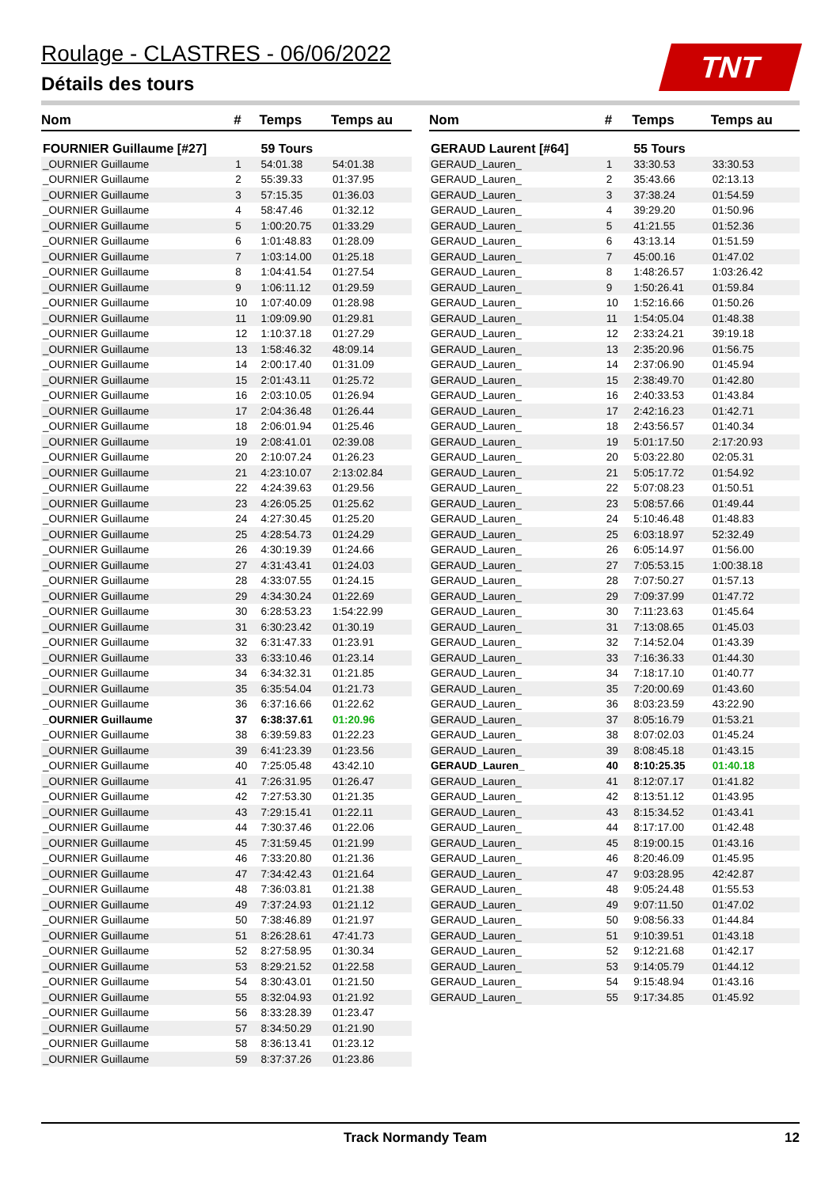Roulage - CLASTRES - 06/06/2022
Détails des tours
TNT
| Nom | # | Temps | Temps au |
| --- | --- | --- | --- |
| FOURNIER Guillaume [#27] | | 59 Tours | |
| _OURNIER Guillaume | 1 | 54:01.38 | 54:01.38 |
| _OURNIER Guillaume | 2 | 55:39.33 | 01:37.95 |
| _OURNIER Guillaume | 3 | 57:15.35 | 01:36.03 |
| _OURNIER Guillaume | 4 | 58:47.46 | 01:32.12 |
| _OURNIER Guillaume | 5 | 1:00:20.75 | 01:33.29 |
| _OURNIER Guillaume | 6 | 1:01:48.83 | 01:28.09 |
| _OURNIER Guillaume | 7 | 1:03:14.00 | 01:25.18 |
| _OURNIER Guillaume | 8 | 1:04:41.54 | 01:27.54 |
| _OURNIER Guillaume | 9 | 1:06:11.12 | 01:29.59 |
| _OURNIER Guillaume | 10 | 1:07:40.09 | 01:28.98 |
| _OURNIER Guillaume | 11 | 1:09:09.90 | 01:29.81 |
| _OURNIER Guillaume | 12 | 1:10:37.18 | 01:27.29 |
| _OURNIER Guillaume | 13 | 1:58:46.32 | 48:09.14 |
| _OURNIER Guillaume | 14 | 2:00:17.40 | 01:31.09 |
| _OURNIER Guillaume | 15 | 2:01:43.11 | 01:25.72 |
| _OURNIER Guillaume | 16 | 2:03:10.05 | 01:26.94 |
| _OURNIER Guillaume | 17 | 2:04:36.48 | 01:26.44 |
| _OURNIER Guillaume | 18 | 2:06:01.94 | 01:25.46 |
| _OURNIER Guillaume | 19 | 2:08:41.01 | 02:39.08 |
| _OURNIER Guillaume | 20 | 2:10:07.24 | 01:26.23 |
| _OURNIER Guillaume | 21 | 4:23:10.07 | 2:13:02.84 |
| _OURNIER Guillaume | 22 | 4:24:39.63 | 01:29.56 |
| _OURNIER Guillaume | 23 | 4:26:05.25 | 01:25.62 |
| _OURNIER Guillaume | 24 | 4:27:30.45 | 01:25.20 |
| _OURNIER Guillaume | 25 | 4:28:54.73 | 01:24.29 |
| _OURNIER Guillaume | 26 | 4:30:19.39 | 01:24.66 |
| _OURNIER Guillaume | 27 | 4:31:43.41 | 01:24.03 |
| _OURNIER Guillaume | 28 | 4:33:07.55 | 01:24.15 |
| _OURNIER Guillaume | 29 | 4:34:30.24 | 01:22.69 |
| _OURNIER Guillaume | 30 | 6:28:53.23 | 1:54:22.99 |
| _OURNIER Guillaume | 31 | 6:30:23.42 | 01:30.19 |
| _OURNIER Guillaume | 32 | 6:31:47.33 | 01:23.91 |
| _OURNIER Guillaume | 33 | 6:33:10.46 | 01:23.14 |
| _OURNIER Guillaume | 34 | 6:34:32.31 | 01:21.85 |
| _OURNIER Guillaume | 35 | 6:35:54.04 | 01:21.73 |
| _OURNIER Guillaume | 36 | 6:37:16.66 | 01:22.62 |
| _OURNIER Guillaume | 37 | 6:38:37.61 | 01:20.96 |
| _OURNIER Guillaume | 38 | 6:39:59.83 | 01:22.23 |
| _OURNIER Guillaume | 39 | 6:41:23.39 | 01:23.56 |
| _OURNIER Guillaume | 40 | 7:25:05.48 | 43:42.10 |
| _OURNIER Guillaume | 41 | 7:26:31.95 | 01:26.47 |
| _OURNIER Guillaume | 42 | 7:27:53.30 | 01:21.35 |
| _OURNIER Guillaume | 43 | 7:29:15.41 | 01:22.11 |
| _OURNIER Guillaume | 44 | 7:30:37.46 | 01:22.06 |
| _OURNIER Guillaume | 45 | 7:31:59.45 | 01:21.99 |
| _OURNIER Guillaume | 46 | 7:33:20.80 | 01:21.36 |
| _OURNIER Guillaume | 47 | 7:34:42.43 | 01:21.64 |
| _OURNIER Guillaume | 48 | 7:36:03.81 | 01:21.38 |
| _OURNIER Guillaume | 49 | 7:37:24.93 | 01:21.12 |
| _OURNIER Guillaume | 50 | 7:38:46.89 | 01:21.97 |
| _OURNIER Guillaume | 51 | 8:26:28.61 | 47:41.73 |
| _OURNIER Guillaume | 52 | 8:27:58.95 | 01:30.34 |
| _OURNIER Guillaume | 53 | 8:29:21.52 | 01:22.58 |
| _OURNIER Guillaume | 54 | 8:30:43.01 | 01:21.50 |
| _OURNIER Guillaume | 55 | 8:32:04.93 | 01:21.92 |
| _OURNIER Guillaume | 56 | 8:33:28.39 | 01:23.47 |
| _OURNIER Guillaume | 57 | 8:34:50.29 | 01:21.90 |
| _OURNIER Guillaume | 58 | 8:36:13.41 | 01:23.12 |
| _OURNIER Guillaume | 59 | 8:37:37.26 | 01:23.86 |
| Nom | # | Temps | Temps au |
| --- | --- | --- | --- |
| GERAUD Laurent [#64] | | 55 Tours | |
| GERAUD_Lauren_ | 1 | 33:30.53 | 33:30.53 |
| GERAUD_Lauren_ | 2 | 35:43.66 | 02:13.13 |
| GERAUD_Lauren_ | 3 | 37:38.24 | 01:54.59 |
| GERAUD_Lauren_ | 4 | 39:29.20 | 01:50.96 |
| GERAUD_Lauren_ | 5 | 41:21.55 | 01:52.36 |
| GERAUD_Lauren_ | 6 | 43:13.14 | 01:51.59 |
| GERAUD_Lauren_ | 7 | 45:00.16 | 01:47.02 |
| GERAUD_Lauren_ | 8 | 1:48:26.57 | 1:03:26.42 |
| GERAUD_Lauren_ | 9 | 1:50:26.41 | 01:59.84 |
| GERAUD_Lauren_ | 10 | 1:52:16.66 | 01:50.26 |
| GERAUD_Lauren_ | 11 | 1:54:05.04 | 01:48.38 |
| GERAUD_Lauren_ | 12 | 2:33:24.21 | 39:19.18 |
| GERAUD_Lauren_ | 13 | 2:35:20.96 | 01:56.75 |
| GERAUD_Lauren_ | 14 | 2:37:06.90 | 01:45.94 |
| GERAUD_Lauren_ | 15 | 2:38:49.70 | 01:42.80 |
| GERAUD_Lauren_ | 16 | 2:40:33.53 | 01:43.84 |
| GERAUD_Lauren_ | 17 | 2:42:16.23 | 01:42.71 |
| GERAUD_Lauren_ | 18 | 2:43:56.57 | 01:40.34 |
| GERAUD_Lauren_ | 19 | 5:01:17.50 | 2:17:20.93 |
| GERAUD_Lauren_ | 20 | 5:03:22.80 | 02:05.31 |
| GERAUD_Lauren_ | 21 | 5:05:17.72 | 01:54.92 |
| GERAUD_Lauren_ | 22 | 5:07:08.23 | 01:50.51 |
| GERAUD_Lauren_ | 23 | 5:08:57.66 | 01:49.44 |
| GERAUD_Lauren_ | 24 | 5:10:46.48 | 01:48.83 |
| GERAUD_Lauren_ | 25 | 6:03:18.97 | 52:32.49 |
| GERAUD_Lauren_ | 26 | 6:05:14.97 | 01:56.00 |
| GERAUD_Lauren_ | 27 | 7:05:53.15 | 1:00:38.18 |
| GERAUD_Lauren_ | 28 | 7:07:50.27 | 01:57.13 |
| GERAUD_Lauren_ | 29 | 7:09:37.99 | 01:47.72 |
| GERAUD_Lauren_ | 30 | 7:11:23.63 | 01:45.64 |
| GERAUD_Lauren_ | 31 | 7:13:08.65 | 01:45.03 |
| GERAUD_Lauren_ | 32 | 7:14:52.04 | 01:43.39 |
| GERAUD_Lauren_ | 33 | 7:16:36.33 | 01:44.30 |
| GERAUD_Lauren_ | 34 | 7:18:17.10 | 01:40.77 |
| GERAUD_Lauren_ | 35 | 7:20:00.69 | 01:43.60 |
| GERAUD_Lauren_ | 36 | 8:03:23.59 | 43:22.90 |
| GERAUD_Lauren_ | 37 | 8:05:16.79 | 01:53.21 |
| GERAUD_Lauren_ | 38 | 8:07:02.03 | 01:45.24 |
| GERAUD_Lauren_ | 39 | 8:08:45.18 | 01:43.15 |
| GERAUD_Lauren_ | 40 | 8:10:25.35 | 01:40.18 |
| GERAUD_Lauren_ | 41 | 8:12:07.17 | 01:41.82 |
| GERAUD_Lauren_ | 42 | 8:13:51.12 | 01:43.95 |
| GERAUD_Lauren_ | 43 | 8:15:34.52 | 01:43.41 |
| GERAUD_Lauren_ | 44 | 8:17:17.00 | 01:42.48 |
| GERAUD_Lauren_ | 45 | 8:19:00.15 | 01:43.16 |
| GERAUD_Lauren_ | 46 | 8:20:46.09 | 01:45.95 |
| GERAUD_Lauren_ | 47 | 9:03:28.95 | 42:42.87 |
| GERAUD_Lauren_ | 48 | 9:05:24.48 | 01:55.53 |
| GERAUD_Lauren_ | 49 | 9:07:11.50 | 01:47.02 |
| GERAUD_Lauren_ | 50 | 9:08:56.33 | 01:44.84 |
| GERAUD_Lauren_ | 51 | 9:10:39.51 | 01:43.18 |
| GERAUD_Lauren_ | 52 | 9:12:21.68 | 01:42.17 |
| GERAUD_Lauren_ | 53 | 9:14:05.79 | 01:44.12 |
| GERAUD_Lauren_ | 54 | 9:15:48.94 | 01:43.16 |
| GERAUD_Lauren_ | 55 | 9:17:34.85 | 01:45.92 |
Track Normandy Team 12